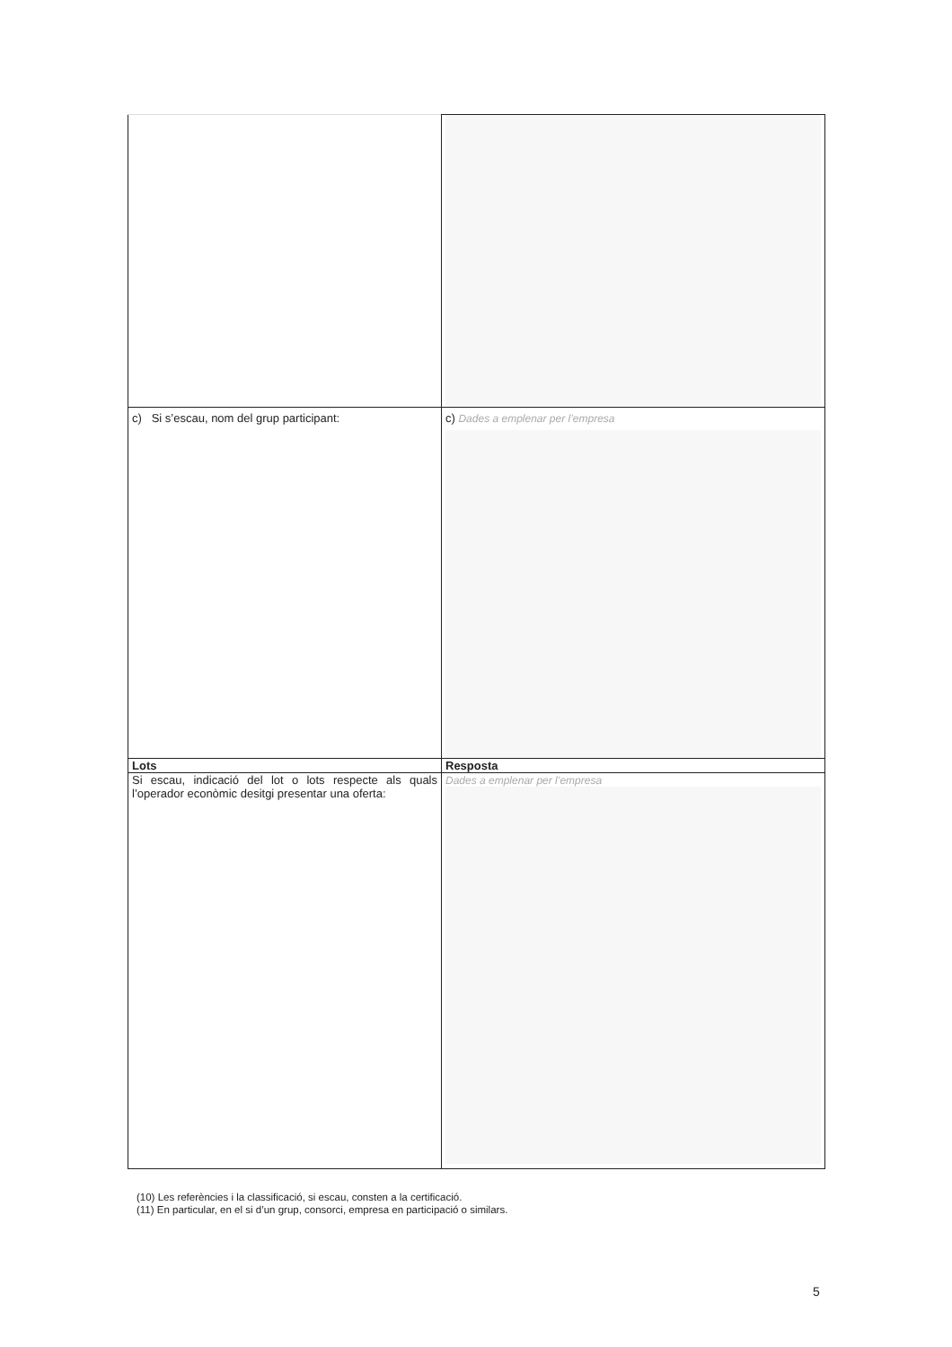| c) Si s’escau, nom del grup participant: | c) Dades a emplenar per l’empresa |
| Lots | Resposta |
| Si escau, indicació del lot o lots respecte als quals l’operador econòmic desitgi presentar una oferta: | Dades a emplenar per l’empresa |
(10) Les referències i la classificació, si escau, consten a la certificació.
(11) En particular, en el si d’un grup, consorci, empresa en participació o similars.
5